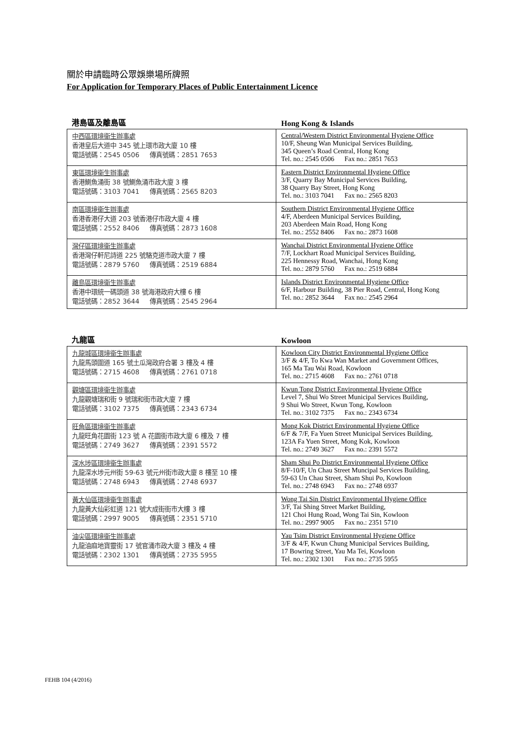關於申請臨時公眾娛樂場所牌照
For Application for Temporary Places of Public Entertainment Licence
港島區及離島區
Hong Kong & Islands
| 中西區環境衞生辦事處 香港皇后大道中 345 號上環市政大廈 10 樓 電話號碼：2545 0506 傳真號碼：2851 7653 | Central/Western District Environmental Hygiene Office 10/F, Sheung Wan Municipal Services Building, 345 Queen’s Road Central, Hong Kong Tel. no.: 2545 0506 Fax no.: 2851 7653 |
| 東區環境衞生辦事處 香港鰂魚涌街 38 號鰂魚涌市政大廈 3 樓 電話號碼：3103 7041 傳真號碼：2565 8203 | Eastern District Environmental Hygiene Office 3/F, Quarry Bay Municipal Services Building, 38 Quarry Bay Street, Hong Kong Tel. no.: 3103 7041 Fax no.: 2565 8203 |
| 南區環境衞生辦事處 香港香港仔大道 203 號香港仔市政大廈 4 樓 電話號碼：2552 8406 傳真號碼：2873 1608 | Southern District Environmental Hygiene Office 4/F, Aberdeen Municipal Services Building, 203 Aberdeen Main Road, Hong Kong Tel. no.: 2552 8406 Fax no.: 2873 1608 |
| 灣仔區環境衞生辦事處 香港灣仔軒尼詩道 225 號駱克道市政大廈 7 樓 電話號碼：2879 5760 傳真號碼：2519 6884 | Wanchai District Environmental Hygiene Office 7/F, Lockhart Road Municipal Services Building, 225 Hennessy Road, Wanchai, Hong Kong Tel. no.: 2879 5760 Fax no.: 2519 6884 |
| 離島區環境衞生辦事處 香港中環統一碼頭道 38 號海港政府大樓 6 樓 電話號碼：2852 3644 傳真號碼：2545 2964 | Islands District Environmental Hygiene Office 6/F, Harbour Building, 38 Pier Road, Central, Hong Kong Tel. no.: 2852 3644 Fax no.: 2545 2964 |
九龍區
Kowloon
| 九龍城區環境衞生辦事處 九龍馬頭圍道 165 號土瓜灣政府合署 3 樓及 4 樓 電話號碼：2715 4608 傳真號碼：2761 0718 | Kowloon City District Environmental Hygiene Office 3/F & 4/F, To Kwa Wan Market and Government Offices, 165 Ma Tau Wai Road, Kowloon Tel. no.: 2715 4608 Fax no.: 2761 0718 |
| 觀塘區環境衞生辦事處 九龍觀塘瑞和街 9 號瑞和街市政大廈 7 樓 電話號碼：3102 7375 傳真號碼：2343 6734 | Kwun Tong District Environmental Hygiene Office Level 7, Shui Wo Street Municipal Services Building, 9 Shui Wo Street, Kwun Tong, Kowloon Tel. no.: 3102 7375 Fax no.: 2343 6734 |
| 旺角區環境衞生辦事處 九龍旺角花園街 123 號 A 花園街市政大廈 6 樓及 7 樓 電話號碼：2749 3627 傳真號碼：2391 5572 | Mong Kok District Environmental Hygiene Office 6/F & 7/F, Fa Yuen Street Municipal Services Building, 123A Fa Yuen Street, Mong Kok, Kowloon Tel. no.: 2749 3627 Fax no.: 2391 5572 |
| 深水埗區環境衞生辦事處 九龍深水埗元州街 59-63 號元州街市政大廈 8 樓至 10 樓 電話號碼：2748 6943 傳真號碼：2748 6937 | Sham Shui Po District Environmental Hygiene Office 8/F-10/F, Un Chau Street Muncipal Services Building, 59-63 Un Chau Street, Sham Shui Po, Kowloon Tel. no.: 2748 6943 Fax no.: 2748 6937 |
| 黃大仙區環境衞生辦事處 九龍黃大仙彩虹道 121 號大成街街市大樓 3 樓 電話號碼：2997 9005 傳真號碼：2351 5710 | Wong Tai Sin District Environmental Hygiene Office 3/F, Tai Shing Street Market Building, 121 Choi Hung Road, Wong Tai Sin, Kowloon Tel. no.: 2997 9005 Fax no.: 2351 5710 |
| 油尖區環境衞生辦事處 九龍油麻地寶靈街 17 號官涌市政大廈 3 樓及 4 樓 電話號碼：2302 1301 傳真號碼：2735 5955 | Yau Tsim District Environmental Hygiene Office 3/F & 4/F, Kwun Chung Municipal Services Building, 17 Bowring Street, Yau Ma Tei, Kowloon Tel. no.: 2302 1301 Fax no.: 2735 5955 |
FEHB 104 (4/2016)